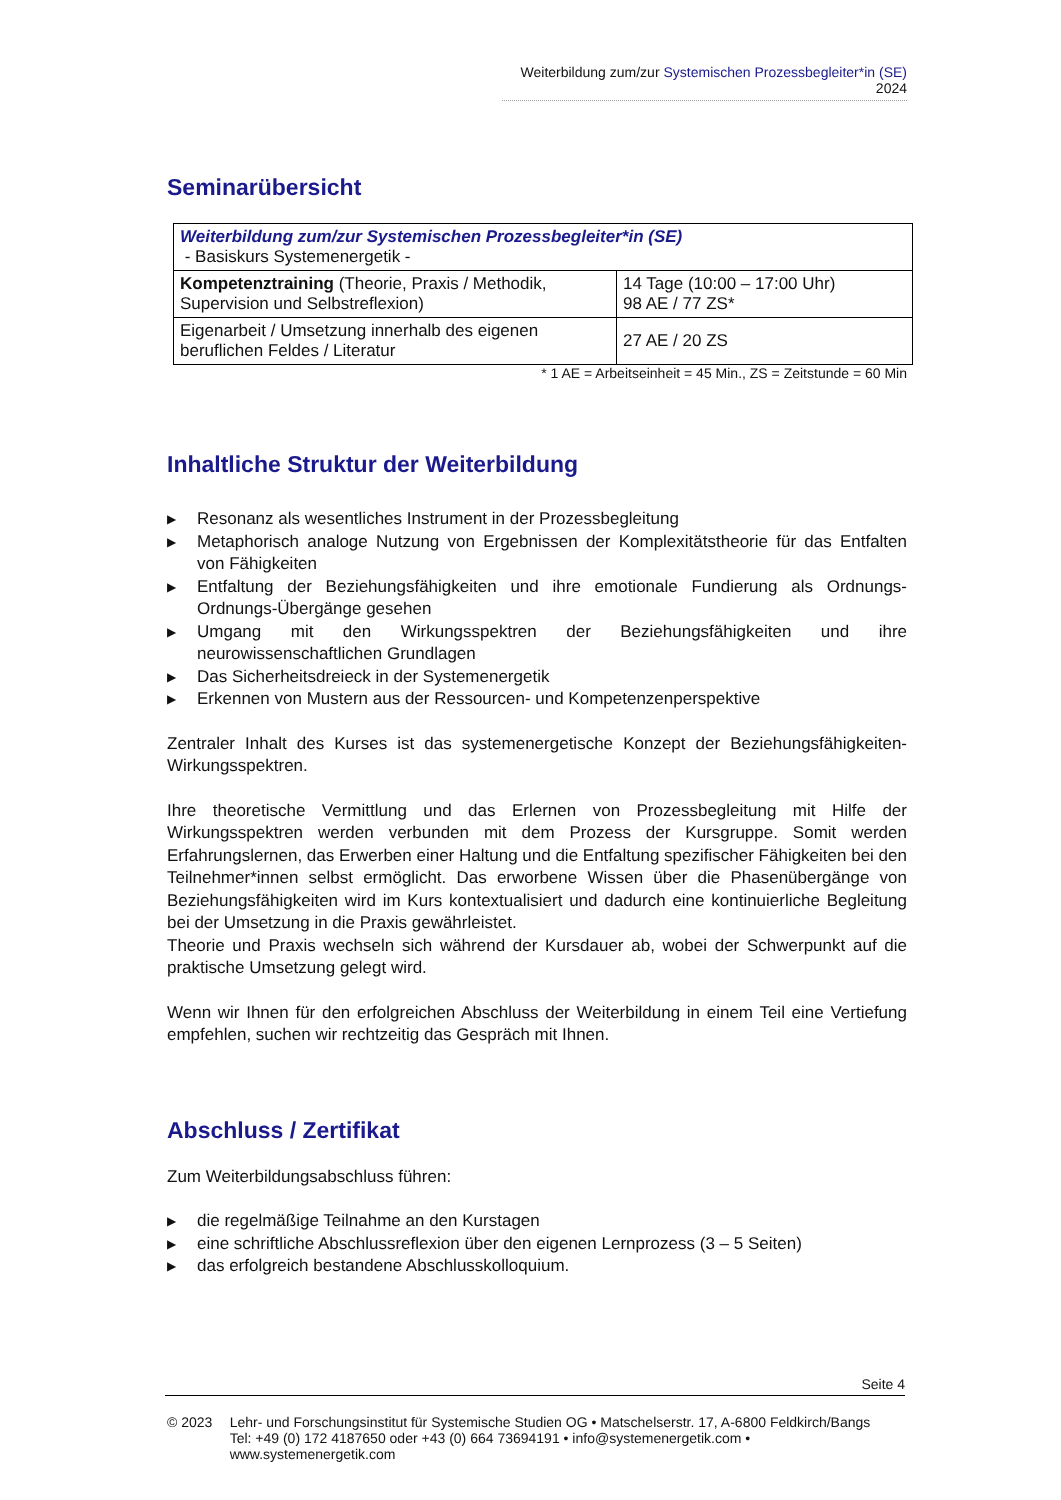Weiterbildung zum/zur Systemischen Prozessbegleiter*in (SE) 2024
Seminarübersicht
| Weiterbildung zum/zur Systemischen Prozessbegleiter*in (SE) - Basiskurs Systemenergetik - | |
| Kompetenztraining (Theorie, Praxis / Methodik, Supervision und Selbstreflexion) | 14 Tage (10:00 – 17:00 Uhr) 98 AE / 77 ZS* |
| Eigenarbeit / Umsetzung innerhalb des eigenen beruflichen Feldes / Literatur | 27 AE / 20 ZS |
* 1 AE = Arbeitseinheit = 45 Min., ZS = Zeitstunde = 60 Min
Inhaltliche Struktur der Weiterbildung
▶ Resonanz als wesentliches Instrument in der Prozessbegleitung
▶ Metaphorisch analoge Nutzung von Ergebnissen der Komplexitätstheorie für das Entfalten von Fähigkeiten
▶ Entfaltung der Beziehungsfähigkeiten und ihre emotionale Fundierung als Ordnungs-Ordnungs-Übergänge gesehen
▶ Umgang mit den Wirkungsspektren der Beziehungsfähigkeiten und ihre neurowissenschaftlichen Grundlagen
▶ Das Sicherheitsdreieck in der Systemenergetik
▶ Erkennen von Mustern aus der Ressourcen- und Kompetenzenperspektive
Zentraler Inhalt des Kurses ist das systemenergetische Konzept der Beziehungsfähigkeiten-Wirkungsspektren.
Ihre theoretische Vermittlung und das Erlernen von Prozessbegleitung mit Hilfe der Wirkungsspektren werden verbunden mit dem Prozess der Kursgruppe. Somit werden Erfahrungslernen, das Erwerben einer Haltung und die Entfaltung spezifischer Fähigkeiten bei den Teilnehmer*innen selbst ermöglicht. Das erworbene Wissen über die Phasenübergänge von Beziehungsfähigkeiten wird im Kurs kontextualisiert und dadurch eine kontinuierliche Begleitung bei der Umsetzung in die Praxis gewährleistet.
Theorie und Praxis wechseln sich während der Kursdauer ab, wobei der Schwerpunkt auf die praktische Umsetzung gelegt wird.
Wenn wir Ihnen für den erfolgreichen Abschluss der Weiterbildung in einem Teil eine Vertiefung empfehlen, suchen wir rechtzeitig das Gespräch mit Ihnen.
Abschluss / Zertifikat
Zum Weiterbildungsabschluss führen:
▶ die regelmäßige Teilnahme an den Kurstagen
▶ eine schriftliche Abschlussreflexion über den eigenen Lernprozess (3 – 5 Seiten)
▶ das erfolgreich bestandene Abschlusskolloquium.
Seite 4
© 2023 Lehr- und Forschungsinstitut für Systemische Studien OG • Matschelserstr. 17, A-6800 Feldkirch/Bangs
Tel: +49 (0) 172 4187650 oder +43 (0) 664 73694191 • info@systemenergetik.com • www.systemenergetik.com